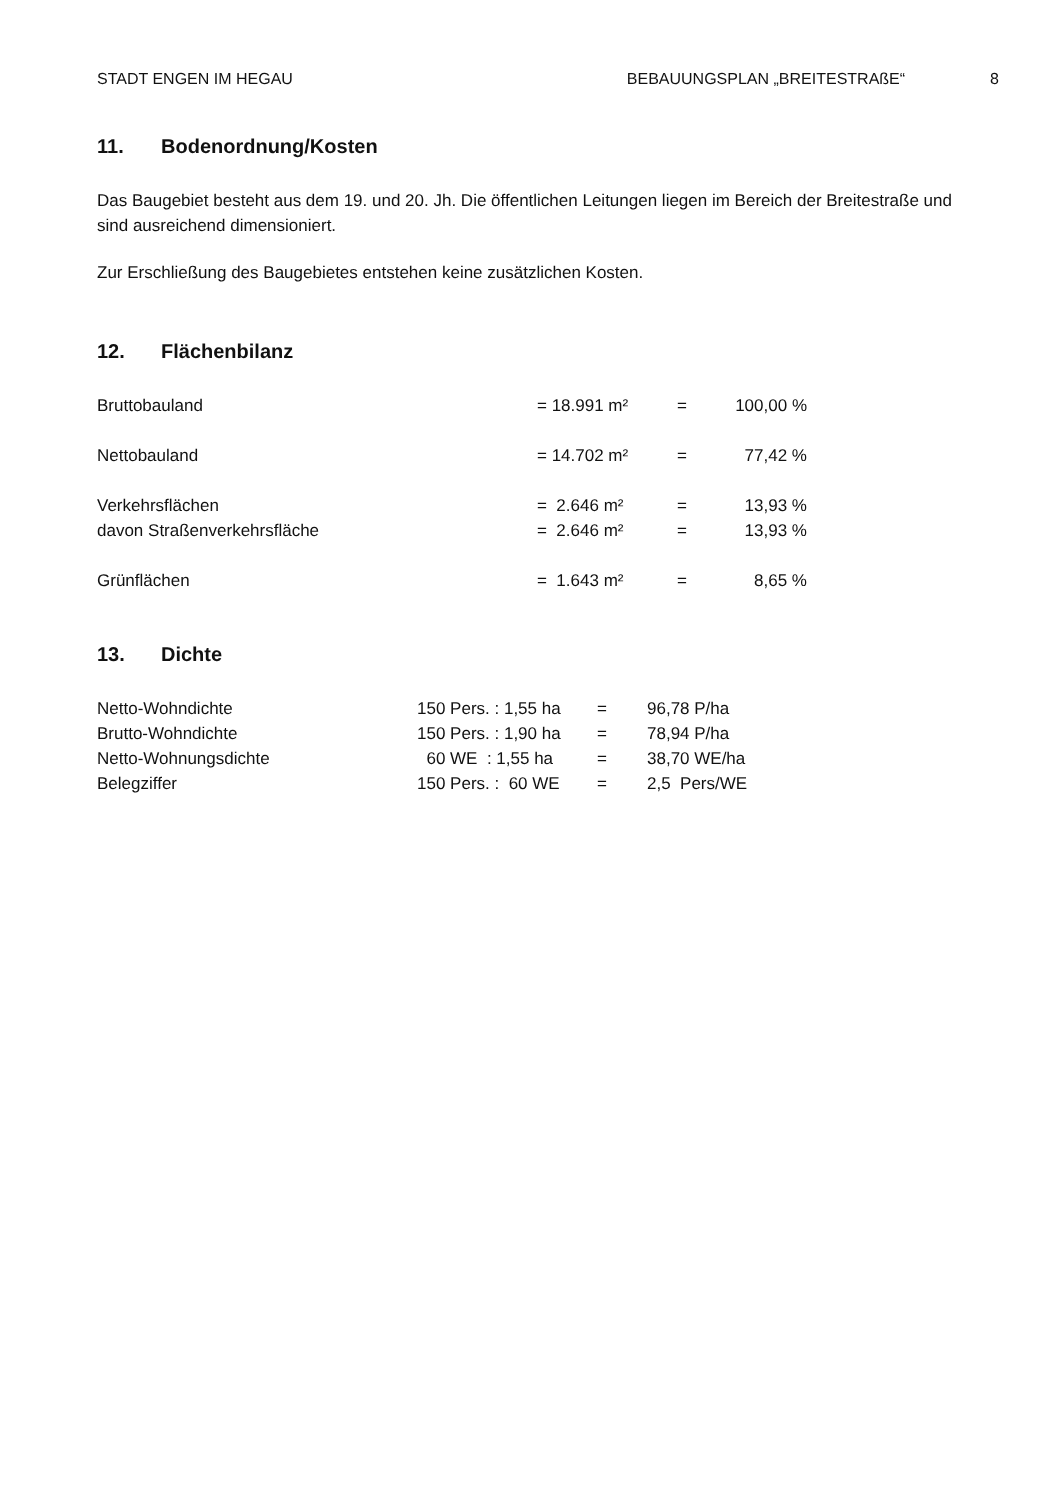STADT ENGEN IM HEGAU BEBAUUNGSPLAN „BREITESTRAßE“8
11. Bodenordnung/Kosten
Das Baugebiet besteht aus dem 19. und 20. Jh. Die öffentlichen Leitungen liegen im Bereich der Breitestraße und sind ausreichend dimensioniert.
Zur Erschließung des Baugebietes entstehen keine zusätzlichen Kosten.
12. Flächenbilanz
| Bruttobauland | = 18.991 m² | = | 100,00 % |
| Nettobauland | = 14.702 m² | = | 77,42 % |
| Verkehrsflächen | = 2.646 m² | = | 13,93 % |
| davon Straßenverkehrsfläche | = 2.646 m² | = | 13,93 % |
| Grünflächen | = 1.643 m² | = | 8,65 % |
13. Dichte
| Netto-Wohndichte | 150 Pers. : 1,55 ha | = | 96,78 P/ha |
| Brutto-Wohndichte | 150 Pers. : 1,90 ha | = | 78,94 P/ha |
| Netto-Wohnungsdichte | 60 WE : 1,55 ha | = | 38,70 WE/ha |
| Belegziffer | 150 Pers. : 60 WE | = | 2,5 Pers/WE |